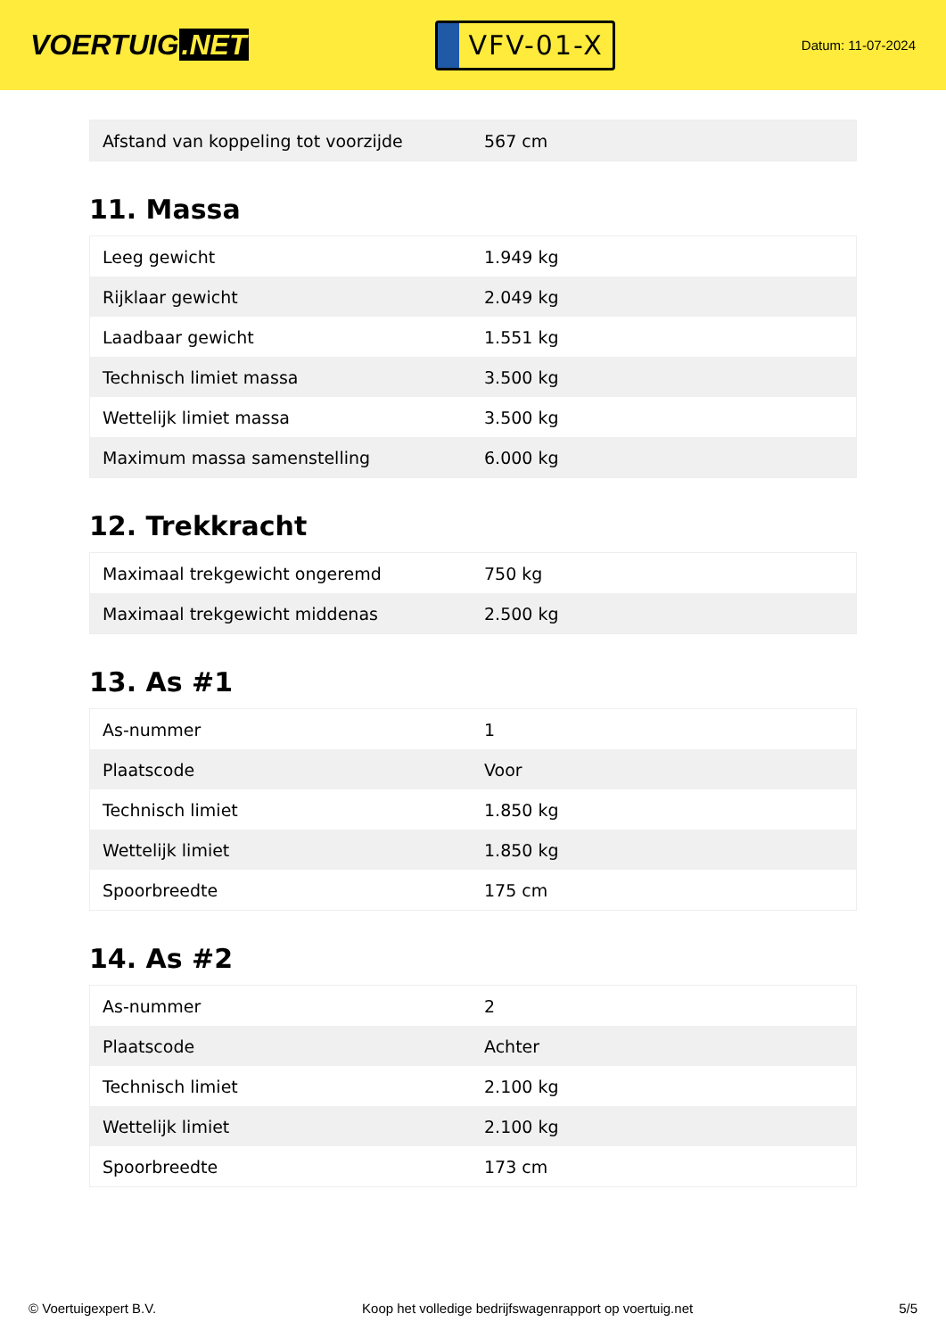VOERTUIG.NET
VFV-01-X
Datum: 11-07-2024
| Afstand van koppeling tot voorzijde | 567 cm |
11. Massa
| Leeg gewicht | 1.949 kg |
| Rijklaar gewicht | 2.049 kg |
| Laadbaar gewicht | 1.551 kg |
| Technisch limiet massa | 3.500 kg |
| Wettelijk limiet massa | 3.500 kg |
| Maximum massa samenstelling | 6.000 kg |
12. Trekkracht
| Maximaal trekgewicht ongeremd | 750 kg |
| Maximaal trekgewicht middenas | 2.500 kg |
13. As #1
| As-nummer | 1 |
| Plaatscode | Voor |
| Technisch limiet | 1.850 kg |
| Wettelijk limiet | 1.850 kg |
| Spoorbreedte | 175 cm |
14. As #2
| As-nummer | 2 |
| Plaatscode | Achter |
| Technisch limiet | 2.100 kg |
| Wettelijk limiet | 2.100 kg |
| Spoorbreedte | 173 cm |
© Voertuigexpert B.V. Koop het volledige bedrijfswagenrapport op voertuig.net 5/5